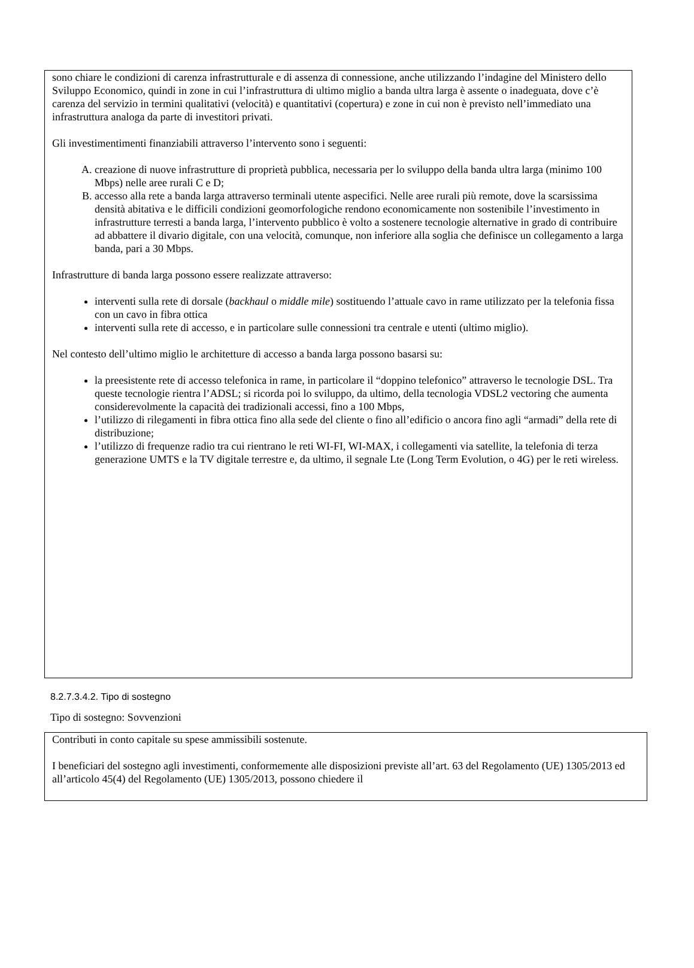sono chiare le condizioni di carenza infrastrutturale e di assenza di connessione, anche utilizzando l’indagine del Ministero dello Sviluppo Economico, quindi in zone in cui l’infrastruttura di ultimo miglio a banda ultra larga è assente o inadeguata, dove c’è carenza del servizio in termini qualitativi (velocità) e quantitativi (copertura) e zone in cui non è previsto nell’immediato una infrastruttura analoga da parte di investitori privati.
Gli investimentimenti finanziabili attraverso l’intervento sono i seguenti:
A. creazione di nuove infrastrutture di proprietà pubblica, necessaria per lo sviluppo della banda ultra larga (minimo 100 Mbps) nelle aree rurali C e D;
B. accesso alla rete a banda larga attraverso terminali utente aspecifici. Nelle aree rurali più remote, dove la scarsissima densità abitativa e le difficili condizioni geomorfologiche rendono economicamente non sostenibile l’investimento in infrastrutture terresti a banda larga, l’intervento pubblico è volto a sostenere tecnologie alternative in grado di contribuire ad abbattere il divario digitale, con una velocità, comunque, non inferiore alla soglia che definisce un collegamento a larga banda, pari a 30 Mbps.
Infrastrutture di banda larga possono essere realizzate attraverso:
interventi sulla rete di dorsale (backhaul o middle mile) sostituendo l’attuale cavo in rame utilizzato per la telefonia fissa con un cavo in fibra ottica
interventi sulla rete di accesso, e in particolare sulle connessioni tra centrale e utenti (ultimo miglio).
Nel contesto dell’ultimo miglio le architetture di accesso a banda larga possono basarsi su:
la preesistente rete di accesso telefonica in rame, in particolare il “doppino telefonico” attraverso le tecnologie DSL. Tra queste tecnologie rientra l’ADSL; si ricorda poi lo sviluppo, da ultimo, della tecnologia VDSL2 vectoring che aumenta considerevolmente la capacità dei tradizionali accessi, fino a 100 Mbps,
l’utilizzo di rilegamenti in fibra ottica fino alla sede del cliente o fino all’edificio o ancora fino agli “armadi” della rete di distribuzione;
l’utilizzo di frequenze radio tra cui rientrano le reti WI-FI, WI-MAX, i collegamenti via satellite, la telefonia di terza generazione UMTS e la TV digitale terrestre e, da ultimo, il segnale Lte (Long Term Evolution, o 4G) per le reti wireless.
8.2.7.3.4.2. Tipo di sostegno
Tipo di sostegno: Sovvenzioni
Contributi in conto capitale su spese ammissibili sostenute.
I beneficiari del sostegno agli investimenti, conformemente alle disposizioni previste all’art. 63 del Regolamento (UE) 1305/2013 ed all’articolo 45(4) del Regolamento (UE) 1305/2013, possono chiedere il